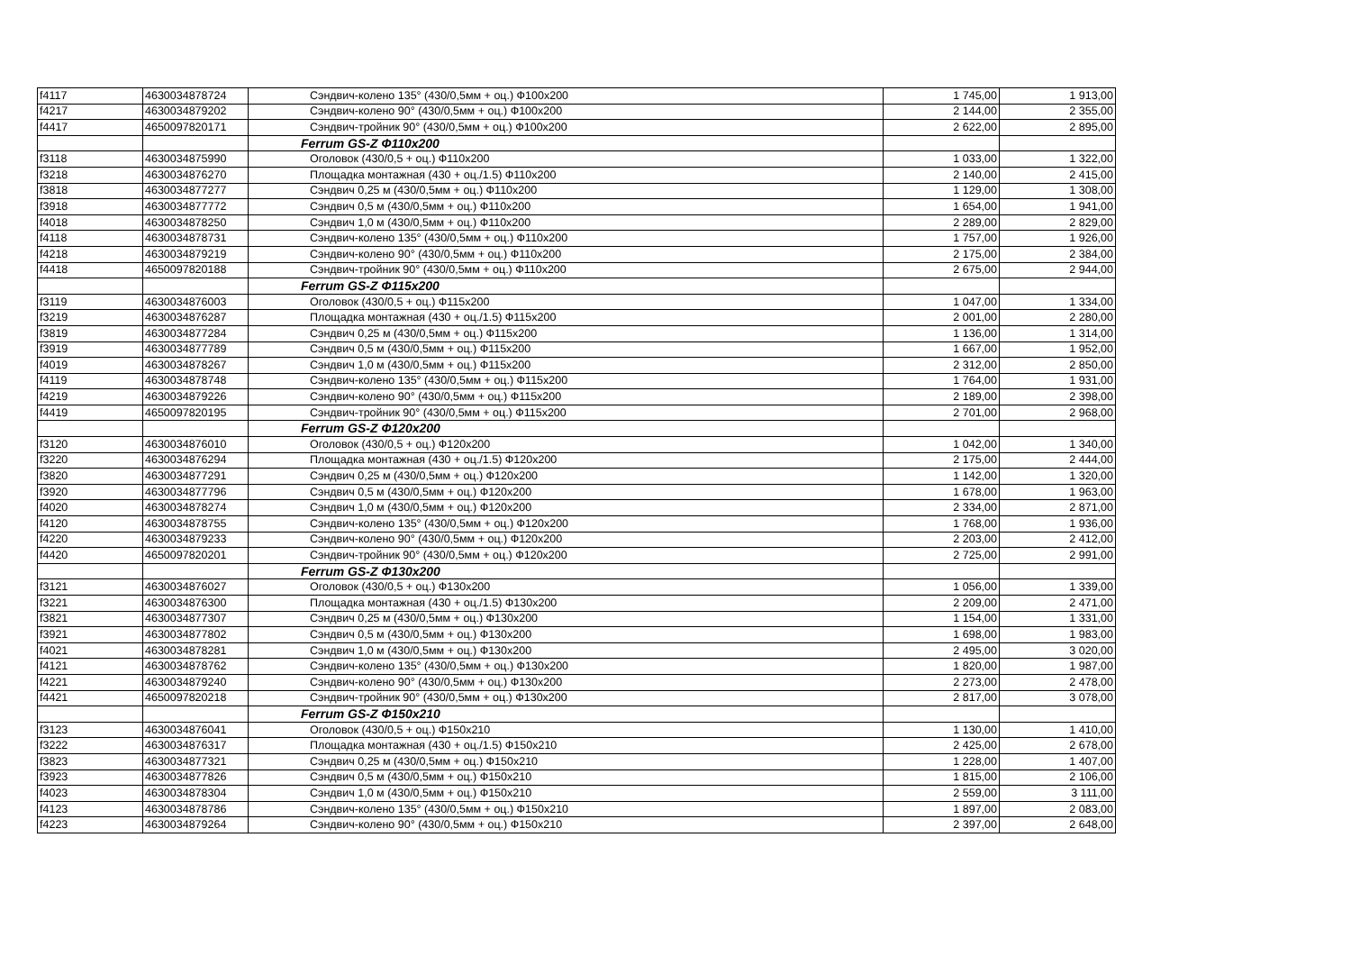| f4117 | 4630034878724 | Сэндвич-колено 135° (430/0,5мм + оц.) Ф100х200 | 1 745,00 | 1 913,00 |
| f4217 | 4630034879202 | Сэндвич-колено 90° (430/0,5мм + оц.) Ф100х200 | 2 144,00 | 2 355,00 |
| f4417 | 4650097820171 | Сэндвич-тройник 90° (430/0,5мм + оц.) Ф100х200 | 2 622,00 | 2 895,00 |
| | | Ferrum GS-Z Ф110х200 | | |
| f3118 | 4630034875990 | Оголовок (430/0,5 + оц.) Ф110х200 | 1 033,00 | 1 322,00 |
| f3218 | 4630034876270 | Площадка монтажная (430 + оц./1.5) Ф110х200 | 2 140,00 | 2 415,00 |
| f3818 | 4630034877277 | Сэндвич 0,25 м (430/0,5мм + оц.) Ф110х200 | 1 129,00 | 1 308,00 |
| f3918 | 4630034877772 | Сэндвич 0,5 м (430/0,5мм + оц.) Ф110х200 | 1 654,00 | 1 941,00 |
| f4018 | 4630034878250 | Сэндвич 1,0 м (430/0,5мм + оц.) Ф110х200 | 2 289,00 | 2 829,00 |
| f4118 | 4630034878731 | Сэндвич-колено 135° (430/0,5мм + оц.) Ф110х200 | 1 757,00 | 1 926,00 |
| f4218 | 4630034879219 | Сэндвич-колено 90° (430/0,5мм + оц.) Ф110х200 | 2 175,00 | 2 384,00 |
| f4418 | 4650097820188 | Сэндвич-тройник 90° (430/0,5мм + оц.) Ф110х200 | 2 675,00 | 2 944,00 |
| | | Ferrum GS-Z Ф115х200 | | |
| f3119 | 4630034876003 | Оголовок (430/0,5 + оц.) Ф115х200 | 1 047,00 | 1 334,00 |
| f3219 | 4630034876287 | Площадка монтажная (430 + оц./1.5) Ф115х200 | 2 001,00 | 2 280,00 |
| f3819 | 4630034877284 | Сэндвич 0,25 м (430/0,5мм + оц.) Ф115х200 | 1 136,00 | 1 314,00 |
| f3919 | 4630034877789 | Сэндвич 0,5 м (430/0,5мм + оц.) Ф115х200 | 1 667,00 | 1 952,00 |
| f4019 | 4630034878267 | Сэндвич 1,0 м (430/0,5мм + оц.) Ф115х200 | 2 312,00 | 2 850,00 |
| f4119 | 4630034878748 | Сэндвич-колено 135° (430/0,5мм + оц.) Ф115х200 | 1 764,00 | 1 931,00 |
| f4219 | 4630034879226 | Сэндвич-колено 90° (430/0,5мм + оц.) Ф115х200 | 2 189,00 | 2 398,00 |
| f4419 | 4650097820195 | Сэндвич-тройник 90° (430/0,5мм + оц.) Ф115х200 | 2 701,00 | 2 968,00 |
| | | Ferrum GS-Z Ф120х200 | | |
| f3120 | 4630034876010 | Оголовок (430/0,5 + оц.) Ф120х200 | 1 042,00 | 1 340,00 |
| f3220 | 4630034876294 | Площадка монтажная (430 + оц./1.5) Ф120х200 | 2 175,00 | 2 444,00 |
| f3820 | 4630034877291 | Сэндвич 0,25 м (430/0,5мм + оц.) Ф120х200 | 1 142,00 | 1 320,00 |
| f3920 | 4630034877796 | Сэндвич 0,5 м (430/0,5мм + оц.) Ф120х200 | 1 678,00 | 1 963,00 |
| f4020 | 4630034878274 | Сэндвич 1,0 м (430/0,5мм + оц.) Ф120х200 | 2 334,00 | 2 871,00 |
| f4120 | 4630034878755 | Сэндвич-колено 135° (430/0,5мм + оц.) Ф120х200 | 1 768,00 | 1 936,00 |
| f4220 | 4630034879233 | Сэндвич-колено 90° (430/0,5мм + оц.) Ф120х200 | 2 203,00 | 2 412,00 |
| f4420 | 4650097820201 | Сэндвич-тройник 90° (430/0,5мм + оц.) Ф120х200 | 2 725,00 | 2 991,00 |
| | | Ferrum GS-Z Ф130х200 | | |
| f3121 | 4630034876027 | Оголовок (430/0,5 + оц.) Ф130х200 | 1 056,00 | 1 339,00 |
| f3221 | 4630034876300 | Площадка монтажная (430 + оц./1.5) Ф130х200 | 2 209,00 | 2 471,00 |
| f3821 | 4630034877307 | Сэндвич 0,25 м (430/0,5мм + оц.) Ф130х200 | 1 154,00 | 1 331,00 |
| f3921 | 4630034877802 | Сэндвич 0,5 м (430/0,5мм + оц.) Ф130х200 | 1 698,00 | 1 983,00 |
| f4021 | 4630034878281 | Сэндвич 1,0 м (430/0,5мм + оц.) Ф130х200 | 2 495,00 | 3 020,00 |
| f4121 | 4630034878762 | Сэндвич-колено 135° (430/0,5мм + оц.) Ф130х200 | 1 820,00 | 1 987,00 |
| f4221 | 4630034879240 | Сэндвич-колено 90° (430/0,5мм + оц.) Ф130х200 | 2 273,00 | 2 478,00 |
| f4421 | 4650097820218 | Сэндвич-тройник 90° (430/0,5мм + оц.) Ф130х200 | 2 817,00 | 3 078,00 |
| | | Ferrum GS-Z Ф150х210 | | |
| f3123 | 4630034876041 | Оголовок (430/0,5 + оц.) Ф150х210 | 1 130,00 | 1 410,00 |
| f3222 | 4630034876317 | Площадка монтажная (430 + оц./1.5) Ф150х210 | 2 425,00 | 2 678,00 |
| f3823 | 4630034877321 | Сэндвич 0,25 м (430/0,5мм + оц.) Ф150х210 | 1 228,00 | 1 407,00 |
| f3923 | 4630034877826 | Сэндвич 0,5 м (430/0,5мм + оц.) Ф150х210 | 1 815,00 | 2 106,00 |
| f4023 | 4630034878304 | Сэндвич 1,0 м (430/0,5мм + оц.) Ф150х210 | 2 559,00 | 3 111,00 |
| f4123 | 4630034878786 | Сэндвич-колено 135° (430/0,5мм + оц.) Ф150х210 | 1 897,00 | 2 083,00 |
| f4223 | 4630034879264 | Сэндвич-колено 90° (430/0,5мм + оц.) Ф150х210 | 2 397,00 | 2 648,00 |